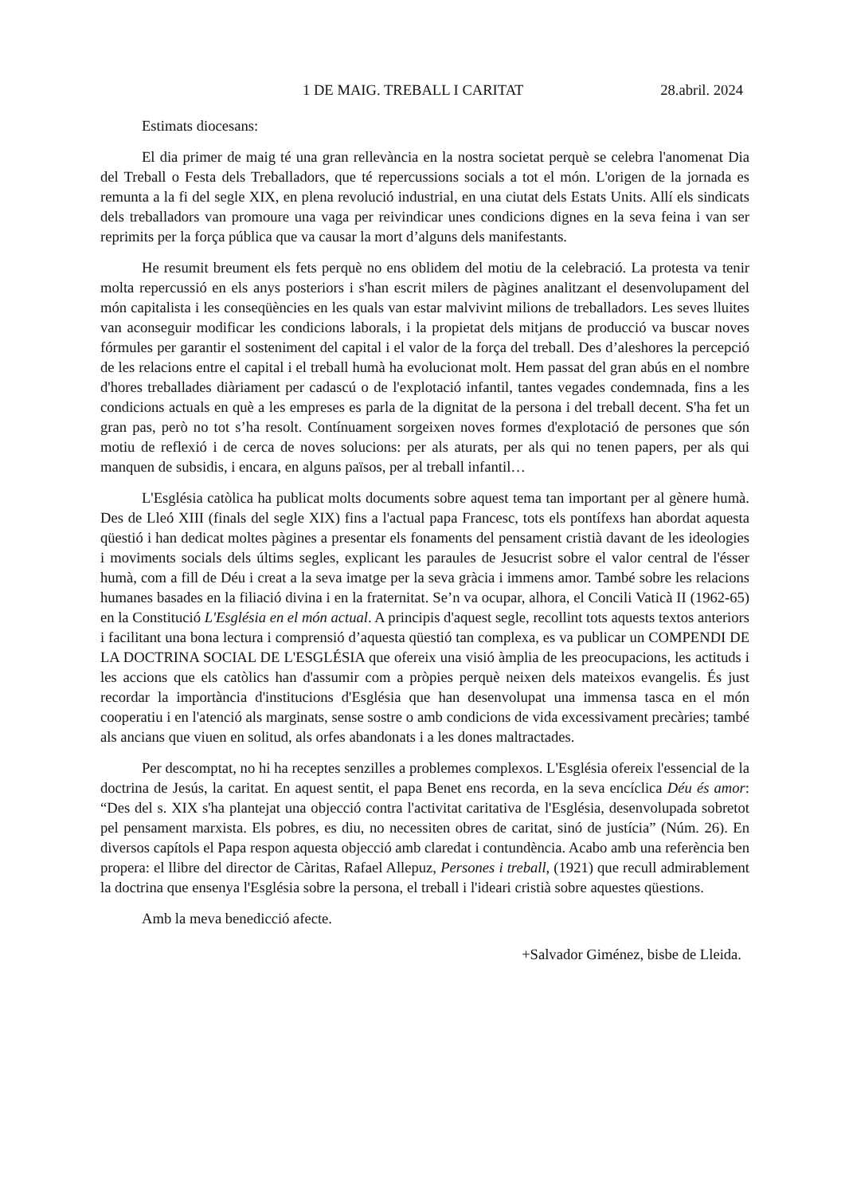1 DE MAIG. TREBALL I CARITAT 28.abril. 2024
Estimats diocesans:
El dia primer de maig té una gran rellevància en la nostra societat perquè se celebra l'anomenat Dia del Treball o Festa dels Treballadors, que té repercussions socials a tot el món. L'origen de la jornada es remunta a la fi del segle XIX, en plena revolució industrial, en una ciutat dels Estats Units. Allí els sindicats dels treballadors van promoure una vaga per reivindicar unes condicions dignes en la seva feina i van ser reprimits per la força pública que va causar la mort d’alguns dels manifestants.
He resumit breument els fets perquè no ens oblidem del motiu de la celebració. La protesta va tenir molta repercussió en els anys posteriors i s'han escrit milers de pàgines analitzant el desenvolupament del món capitalista i les conseqüències en les quals van estar malvivint milions de treballadors. Les seves lluites van aconseguir modificar les condicions laborals, i la propietat dels mitjans de producció va buscar noves fórmules per garantir el sosteniment del capital i el valor de la força del treball. Des d’aleshores la percepció de les relacions entre el capital i el treball humà ha evolucionat molt. Hem passat del gran abús en el nombre d'hores treballades diàriament per cadascú o de l'explotació infantil, tantes vegades condemnada, fins a les condicions actuals en què a les empreses es parla de la dignitat de la persona i del treball decent. S'ha fet un gran pas, però no tot s’ha resolt. Contínuament sorgeixen noves formes d'explotació de persones que són motiu de reflexió i de cerca de noves solucions: per als aturats, per als qui no tenen papers, per als qui manquen de subsidis, i encara, en alguns països, per al treball infantil…
L'Església catòlica ha publicat molts documents sobre aquest tema tan important per al gènere humà. Des de Lleó XIII (finals del segle XIX) fins a l'actual papa Francesc, tots els pontífexs han abordat aquesta qüestió i han dedicat moltes pàgines a presentar els fonaments del pensament cristià davant de les ideologies i moviments socials dels últims segles, explicant les paraules de Jesucrist sobre el valor central de l'ésser humà, com a fill de Déu i creat a la seva imatge per la seva gràcia i immens amor. També sobre les relacions humanes basades en la filiació divina i en la fraternitat. Se’n va ocupar, alhora, el Concili Vaticà II (1962-65) en la Constitució L'Església en el món actual. A principis d'aquest segle, recollint tots aquests textos anteriors i facilitant una bona lectura i comprensió d’aquesta qüestió tan complexa, es va publicar un COMPENDI DE LA DOCTRINA SOCIAL DE L'ESGLÉSIA que ofereix una visió àmplia de les preocupacions, les actituds i les accions que els catòlics han d'assumir com a pròpies perquè neixen dels mateixos evangelis. És just recordar la importància d'institucions d'Església que han desenvolupat una immensa tasca en el món cooperatiu i en l'atenció als marginats, sense sostre o amb condicions de vida excessivament precàries; també als ancians que viuen en solitud, als orfes abandonats i a les dones maltractades.
Per descomptat, no hi ha receptes senzilles a problemes complexos. L'Església ofereix l'essencial de la doctrina de Jesús, la caritat. En aquest sentit, el papa Benet ens recorda, en la seva encíclica Déu és amor: “Des del s. XIX s'ha plantejat una objecció contra l'activitat caritativa de l'Església, desenvolupada sobretot pel pensament marxista. Els pobres, es diu, no necessiten obres de caritat, sinó de justícia” (Núm. 26). En diversos capítols el Papa respon aquesta objecció amb claredat i contundència. Acabo amb una referència ben propera: el llibre del director de Càritas, Rafael Allepuz, Persones i treball, (1921) que recull admirablement la doctrina que ensenya l'Església sobre la persona, el treball i l'ideari cristià sobre aquestes qüestions.
Amb la meva benedicció afecte.
+Salvador Giménez, bisbe de Lleida.